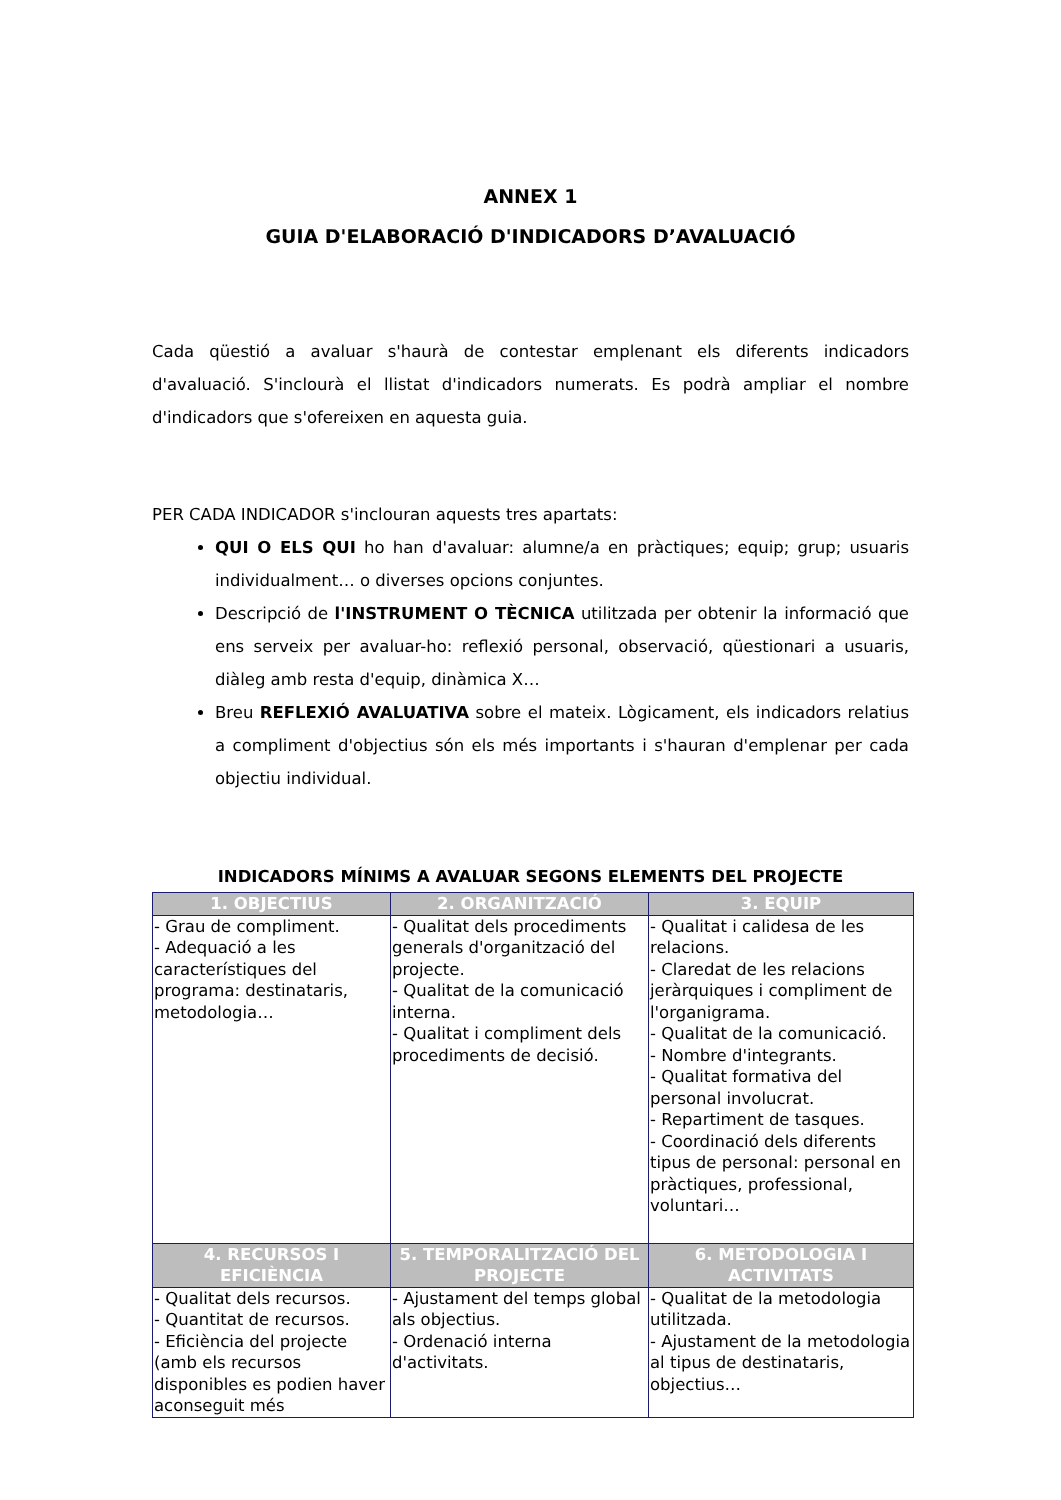ANNEX 1
GUIA D'ELABORACIÓ D'INDICADORS D’AVALUACIÓ
Cada qüestió a avaluar s'haurà de contestar emplenant els diferents indicadors d'avaluació. S'inclourà el llistat d'indicadors numerats. Es podrà ampliar el nombre d'indicadors que s'ofereixen en aquesta guia.
PER CADA INDICADOR s'inclouran aquests tres apartats:
QUI O ELS QUI ho han d'avaluar: alumne/a en pràctiques; equip; grup; usuaris individualment… o diverses opcions conjuntes.
Descripció de l'INSTRUMENT O TÈCNICA utilitzada per obtenir la informació que ens serveix per avaluar-ho: reflexió personal, observació, qüestionari a usuaris, diàleg amb resta d'equip, dinàmica X…
Breu REFLEXIÓ AVALUATIVA sobre el mateix. Lògicament, els indicadors relatius a compliment d'objectius són els més importants i s'hauran d'emplenar per cada objectiu individual.
INDICADORS MÍNIMS A AVALUAR SEGONS ELEMENTS DEL PROJECTE
| 1. OBJECTIUS | 2. ORGANITZACIÓ | 3. EQUIP |
| --- | --- | --- |
| - Grau de compliment. - Adequació a les característiques del programa: destinataris, metodologia… | - Qualitat dels procediments generals d'organització del projecte. - Qualitat de la comunicació interna. - Qualitat i compliment dels procediments de decisió. | - Qualitat i calidesa de les relacions. - Claredat de les relacions jeràrquiques i compliment de l'organigrama. - Qualitat de la comunicació. - Nombre d'integrants. - Qualitat formativa del personal involucrat. - Repartiment de tasques. - Coordinació dels diferents tipus de personal: personal en pràctiques, professional, voluntari… |
| 4. RECURSOS I EFICIÈNCIA | 5. TEMPORALITZACIÓ DEL PROJECTE | 6. METODOLOGIA I ACTIVITATS |
| - Qualitat dels recursos. - Quantitat de recursos. - Eficiència del projecte (amb els recursos disponibles es podien haver aconseguit més | - Ajustament del temps global als objectius. - Ordenació interna d'activitats. | - Qualitat de la metodologia utilitzada. - Ajustament de la metodologia al tipus de destinataris, objectius… |